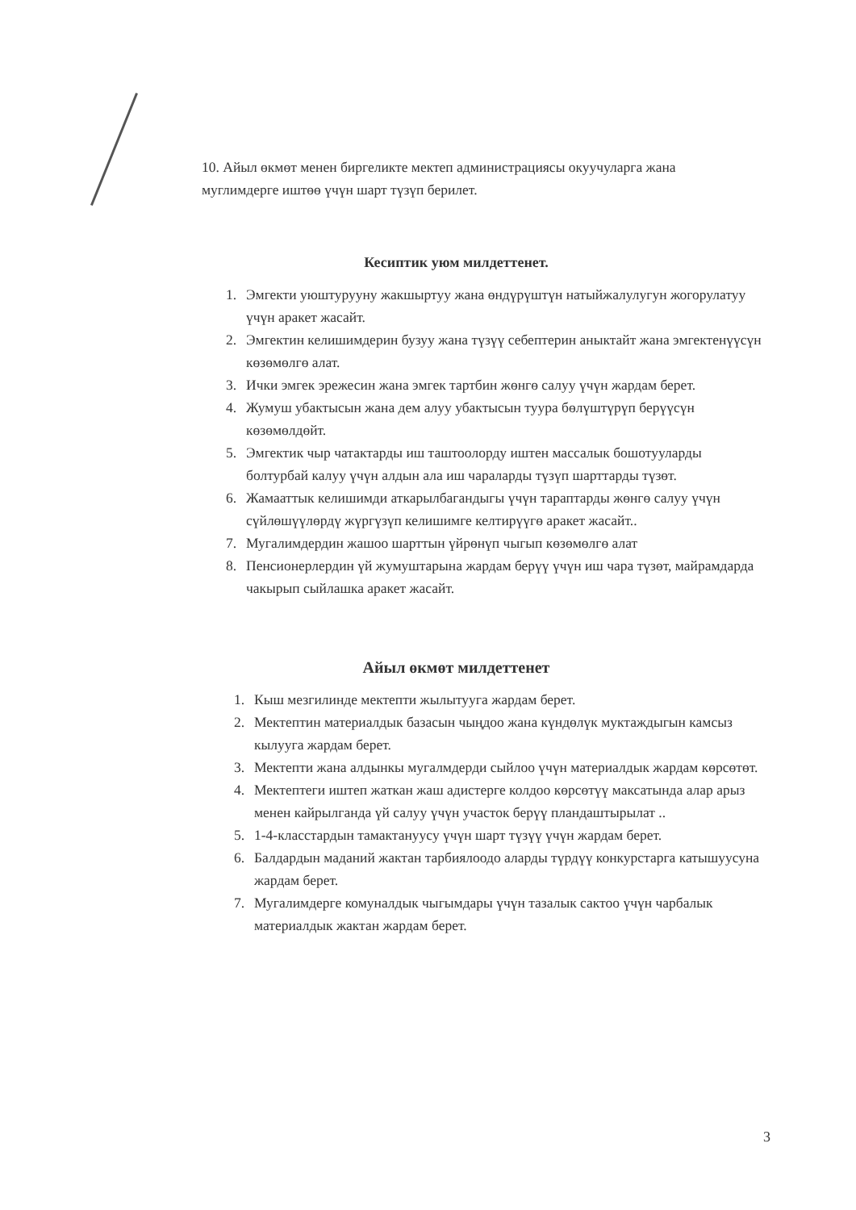10. Айыл өкмөт менен биргеликте мектеп администрациясы окуучуларга жана муглимдерге иштөө үчүн шарт түзүп берилет.
Кесиптик уюм милдеттенет.
1. Эмгекти уюштурууну жакшыртуу жана өндүрүштүн натыйжалулугун жогорулатуу үчүн аракет жасайт.
2. Эмгектин келишимдерин бузуу жана түзүү себептерин аныктайт жана эмгектенүүсүн көзөмөлгө алат.
3. Ички эмгек эрежесин жана эмгек тартбин жөнгө салуу үчүн жардам берет.
4. Жумуш убактысын жана дем алуу убактысын туура бөлүштүрүп берүүсүн көзөмөлдөйт.
5. Эмгектик чыр чатактарды иш таштоолорду иштен массалык бошотууларды болтурбай калуу үчүн алдын ала иш чараларды түзүп шарттарды түзөт.
6. Жамааттык келишимди аткарылбагандыгы үчүн тараптарды жөнгө салуу үчүн сүйлөшүүлөрдү жүргүзүп келишимге келтирүүгө аракет жасайт..
7. Мугалимдердин жашоо шарттын үйрөнүп чыгып көзөмөлгө алат
8. Пенсионерлердин үй жумуштарына жардам берүү үчүн иш чара түзөт, майрамдарда чакырып сыйлашка аракет жасайт.
Айыл өкмөт милдеттенет
1. Кыш мезгилинде мектепти жылытууга жардам берет.
2. Мектептин материалдык базасын чыңдоо жана күндөлүк муктаждыгын камсыз кылууга жардам берет.
3. Мектепти жана алдынкы мугалмдерди сыйлоо үчүн материалдык жардам көрсөтөт.
4. Мектептеги иштеп жаткан жаш адистерге колдоо көрсөтүү максатында алар арыз менен кайрылганда үй салуу үчүн участок берүү пландаштырылат ..
5. 1-4-класстардын тамактануусу үчүн шарт түзүү үчүн жардам берет.
6. Балдардын маданий жактан тарбиялоодо аларды түрдүү конкурстарга катышуусуна жардам берет.
7. Мугалимдерге комуналдык чыгымдары үчүн тазалык сактоо үчүн чарбалык материалдык жактан жардам берет.
3